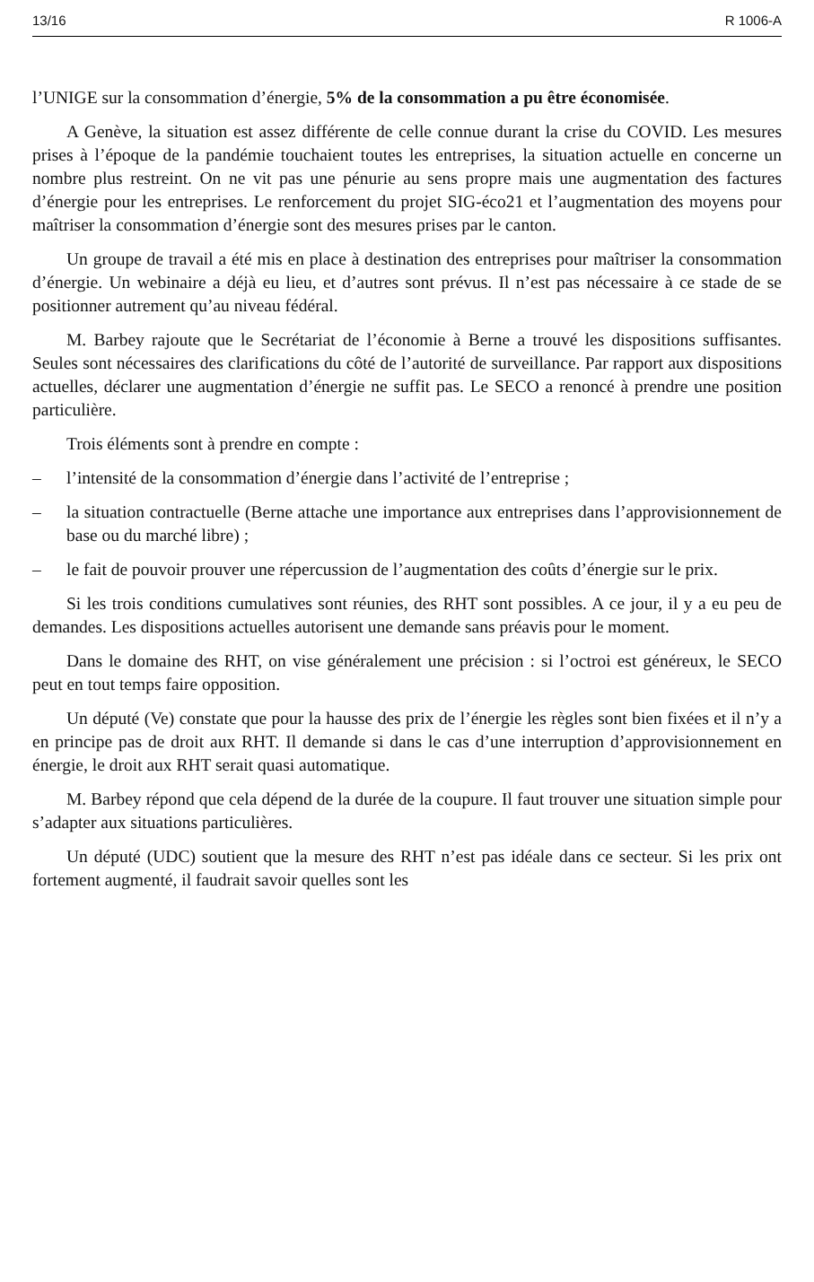13/16 R 1006-A
l’UNIGE sur la consommation d’énergie, 5% de la consommation a pu être économisée.
A Genève, la situation est assez différente de celle connue durant la crise du COVID. Les mesures prises à l’époque de la pandémie touchaient toutes les entreprises, la situation actuelle en concerne un nombre plus restreint. On ne vit pas une pénurie au sens propre mais une augmentation des factures d’énergie pour les entreprises. Le renforcement du projet SIG-éco21 et l’augmentation des moyens pour maîtriser la consommation d’énergie sont des mesures prises par le canton.
Un groupe de travail a été mis en place à destination des entreprises pour maîtriser la consommation d’énergie. Un webinaire a déjà eu lieu, et d’autres sont prévus. Il n’est pas nécessaire à ce stade de se positionner autrement qu’au niveau fédéral.
M. Barbey rajoute que le Secrétariat de l’économie à Berne a trouvé les dispositions suffisantes. Seules sont nécessaires des clarifications du côté de l’autorité de surveillance. Par rapport aux dispositions actuelles, déclarer une augmentation d’énergie ne suffit pas. Le SECO a renoncé à prendre une position particulière.
Trois éléments sont à prendre en compte :
– l’intensité de la consommation d’énergie dans l’activité de l’entreprise ;
– la situation contractuelle (Berne attache une importance aux entreprises dans l’approvisionnement de base ou du marché libre) ;
– le fait de pouvoir prouver une répercussion de l’augmentation des coûts d’énergie sur le prix.
Si les trois conditions cumulatives sont réunies, des RHT sont possibles. A ce jour, il y a eu peu de demandes. Les dispositions actuelles autorisent une demande sans préavis pour le moment.
Dans le domaine des RHT, on vise généralement une précision : si l’octroi est généreux, le SECO peut en tout temps faire opposition.
Un député (Ve) constate que pour la hausse des prix de l’énergie les règles sont bien fixées et il n’y a en principe pas de droit aux RHT. Il demande si dans le cas d’une interruption d’approvisionnement en énergie, le droit aux RHT serait quasi automatique.
M. Barbey répond que cela dépend de la durée de la coupure. Il faut trouver une situation simple pour s’adapter aux situations particulières.
Un député (UDC) soutient que la mesure des RHT n’est pas idéale dans ce secteur. Si les prix ont fortement augmenté, il faudrait savoir quelles sont les